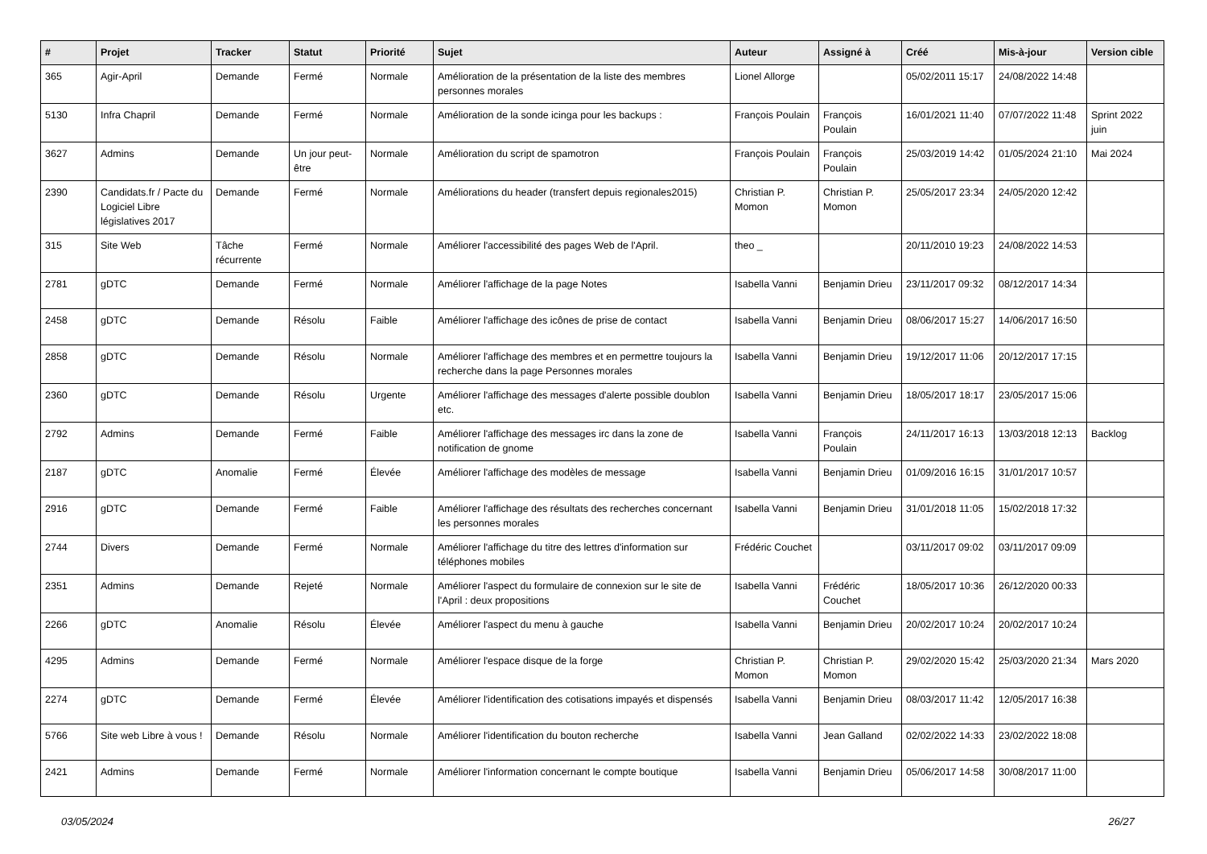| # | Projet | Tracker | Statut | Priorité | Sujet | Auteur | Assigné à | Créé | Mis-à-jour | Version cible |
| --- | --- | --- | --- | --- | --- | --- | --- | --- | --- | --- |
| 365 | Agir-April | Demande | Fermé | Normale | Amélioration de la présentation de la liste des membres personnes morales | Lionel Allorge | | 05/02/2011 15:17 | 24/08/2022 14:48 | |
| 5130 | Infra Chapril | Demande | Fermé | Normale | Amélioration de la sonde icinga pour les backups : | François Poulain | François Poulain | 16/01/2021 11:40 | 07/07/2022 11:48 | Sprint 2022 juin |
| 3627 | Admins | Demande | Un jour peut-être | Normale | Amélioration du script de spamotron | François Poulain | François Poulain | 25/03/2019 14:42 | 01/05/2024 21:10 | Mai 2024 |
| 2390 | Candidats.fr / Pacte du Logiciel Libre législatives 2017 | Demande | Fermé | Normale | Améliorations du header (transfert depuis regionales2015) | Christian P. Momon | Christian P. Momon | 25/05/2017 23:34 | 24/05/2020 12:42 | |
| 315 | Site Web | Tâche récurrente | Fermé | Normale | Améliorer l'accessibilité des pages Web de l'April. | theo _ | | 20/11/2010 19:23 | 24/08/2022 14:53 | |
| 2781 | gDTC | Demande | Fermé | Normale | Améliorer l'affichage de la page Notes | Isabella Vanni | Benjamin Drieu | 23/11/2017 09:32 | 08/12/2017 14:34 | |
| 2458 | gDTC | Demande | Résolu | Faible | Améliorer l'affichage des icônes de prise de contact | Isabella Vanni | Benjamin Drieu | 08/06/2017 15:27 | 14/06/2017 16:50 | |
| 2858 | gDTC | Demande | Résolu | Normale | Améliorer l'affichage des membres et en permettre toujours la recherche dans la page Personnes morales | Isabella Vanni | Benjamin Drieu | 19/12/2017 11:06 | 20/12/2017 17:15 | |
| 2360 | gDTC | Demande | Résolu | Urgente | Améliorer l'affichage des messages d'alerte possible doublon etc. | Isabella Vanni | Benjamin Drieu | 18/05/2017 18:17 | 23/05/2017 15:06 | |
| 2792 | Admins | Demande | Fermé | Faible | Améliorer l'affichage des messages irc dans la zone de notification de gnome | Isabella Vanni | François Poulain | 24/11/2017 16:13 | 13/03/2018 12:13 | Backlog |
| 2187 | gDTC | Anomalie | Fermé | Élevée | Améliorer l'affichage des modèles de message | Isabella Vanni | Benjamin Drieu | 01/09/2016 16:15 | 31/01/2017 10:57 | |
| 2916 | gDTC | Demande | Fermé | Faible | Améliorer l'affichage des résultats des recherches concernant les personnes morales | Isabella Vanni | Benjamin Drieu | 31/01/2018 11:05 | 15/02/2018 17:32 | |
| 2744 | Divers | Demande | Fermé | Normale | Améliorer l'affichage du titre des lettres d'information sur téléphones mobiles | Frédéric Couchet | | 03/11/2017 09:02 | 03/11/2017 09:09 | |
| 2351 | Admins | Demande | Rejeté | Normale | Améliorer l'aspect du formulaire de connexion sur le site de l'April : deux propositions | Isabella Vanni | Frédéric Couchet | 18/05/2017 10:36 | 26/12/2020 00:33 | |
| 2266 | gDTC | Anomalie | Résolu | Élevée | Améliorer l'aspect du menu à gauche | Isabella Vanni | Benjamin Drieu | 20/02/2017 10:24 | 20/02/2017 10:24 | |
| 4295 | Admins | Demande | Fermé | Normale | Améliorer l'espace disque de la forge | Christian P. Momon | Christian P. Momon | 29/02/2020 15:42 | 25/03/2020 21:34 | Mars 2020 |
| 2274 | gDTC | Demande | Fermé | Élevée | Améliorer l'identification des cotisations impayés et dispensés | Isabella Vanni | Benjamin Drieu | 08/03/2017 11:42 | 12/05/2017 16:38 | |
| 5766 | Site web Libre à vous ! | Demande | Résolu | Normale | Améliorer l'identification du bouton recherche | Isabella Vanni | Jean Galland | 02/02/2022 14:33 | 23/02/2022 18:08 | |
| 2421 | Admins | Demande | Fermé | Normale | Améliorer l'information concernant le compte boutique | Isabella Vanni | Benjamin Drieu | 05/06/2017 14:58 | 30/08/2017 11:00 | |
03/05/2024 26/27